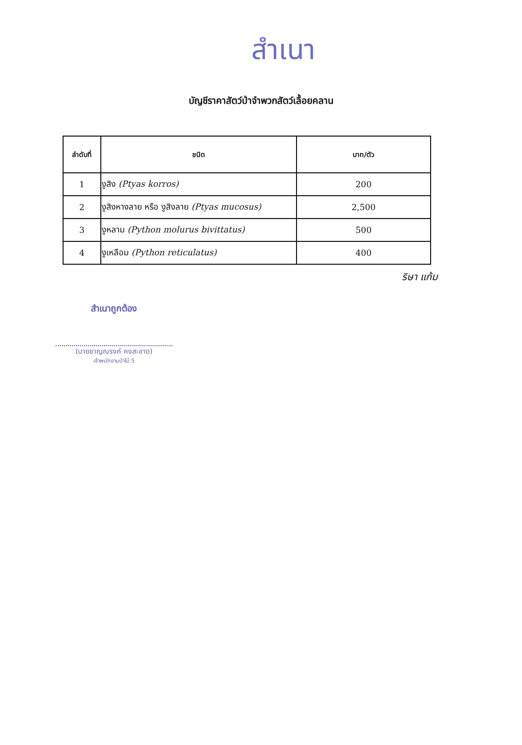สำเนา
บัญชีราคาสัตว์ป่าจำพวกสัตว์เลื้อยคลาน
| ลำดับที่ | ชนิด | บาท/ตัว |
| --- | --- | --- |
| 1 | งูสิง (Ptyas korros) | 200 |
| 2 | งูสิงหางลาย หรือ งูสิงลาย (Ptyas mucosus) | 2,500 |
| 3 | งูหลาม (Python molurus bivittatus) | 500 |
| 4 | งูเหลือม (Python reticulatus) | 400 |
ริษา แก้ม
สำเนาถูกต้อง
(นายชาญณรงค์ คงสะอาด)
เจ้าพนักงานป่าไม้ 5